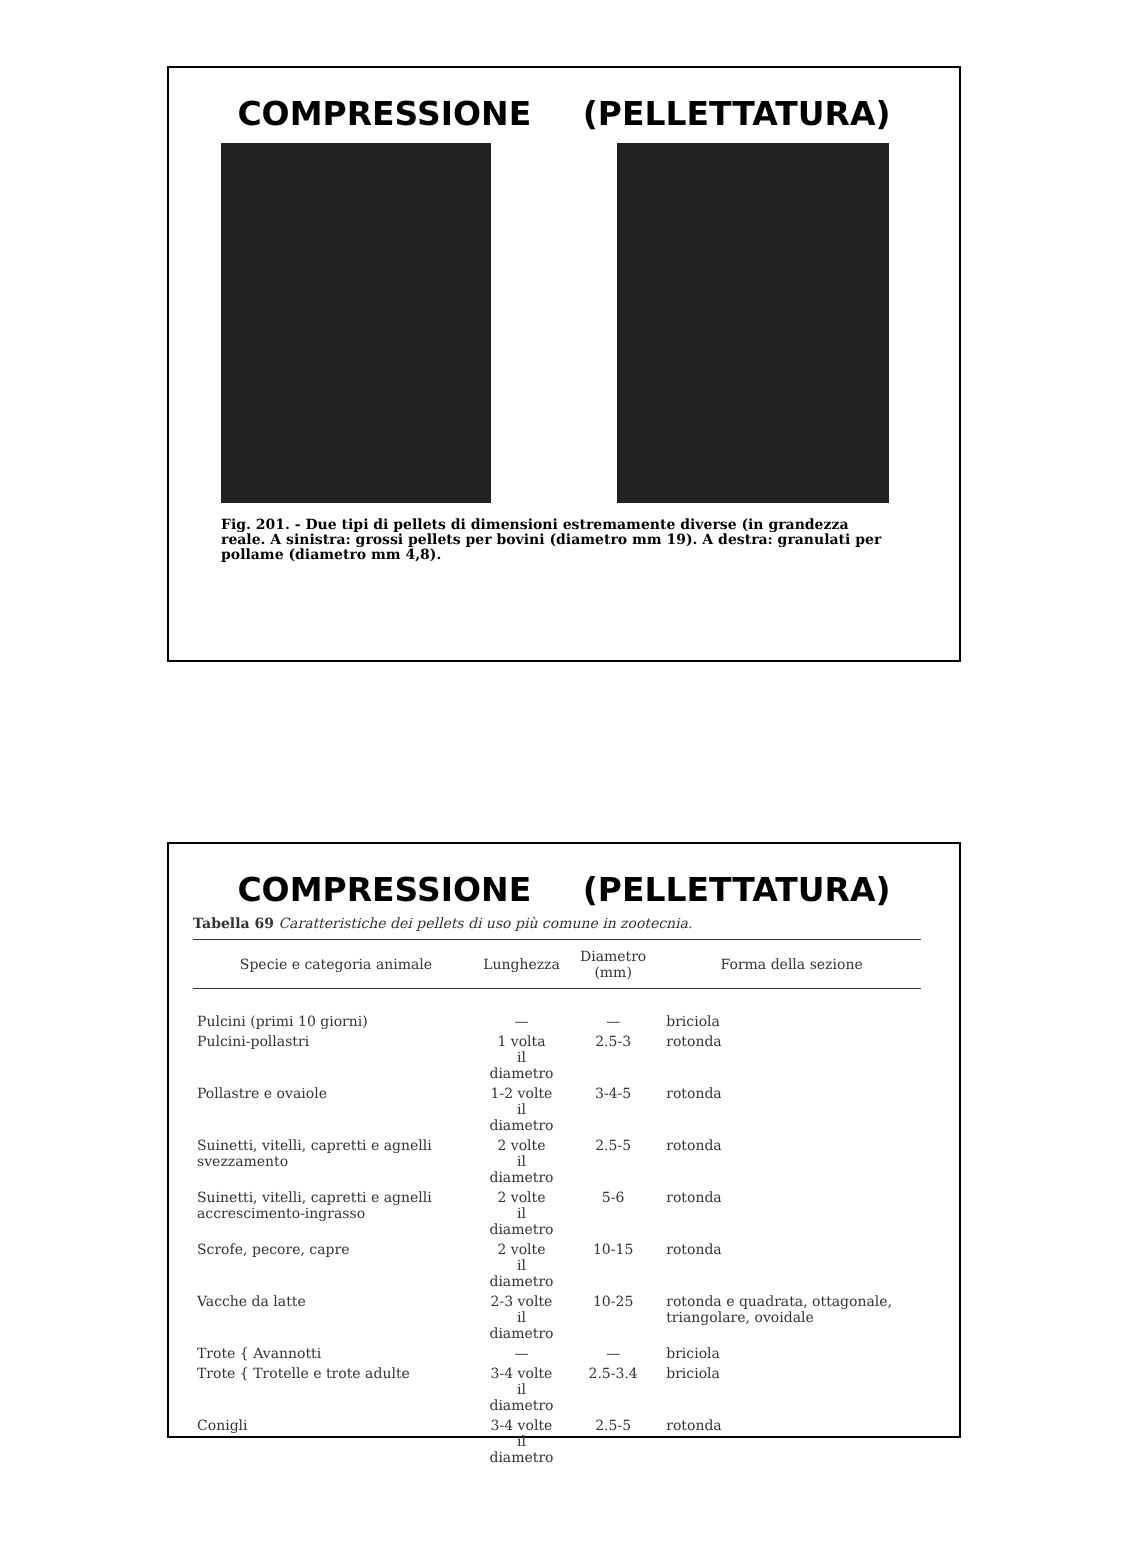COMPRESSIONE (PELLETTATURA)
Fig. 201. - Due tipi di pellets di dimensioni estremamente diverse (in grandezza reale. A sinistra: grossi pellets per bovini (diametro mm 19). A destra: granulati per pollame (diametro mm 4,8).
COMPRESSIONE (PELLETTATURA)
Tabella 69 Caratteristiche dei pellets di uso più comune in zootecnia.
| Specie e categoria animale | Lunghezza | Diametro (mm) | Forma della sezione |
| --- | --- | --- | --- |
| Pulcini (primi 10 giorni) | — | — | briciola |
| Pulcini-pollastri | 1 volta il diametro | 2.5-3 | rotonda |
| Pollastre e ovaiole | 1-2 volte il diametro | 3-4-5 | rotonda |
| Suinetti, vitelli, capretti e agnelli svezzamento | 2 volte il diametro | 2.5-5 | rotonda |
| Suinetti, vitelli, capretti e agnelli accrescimento-ingrasso | 2 volte il diametro | 5-6 | rotonda |
| Scrofe, pecore, capre | 2 volte il diametro | 10-15 | rotonda |
| Vacche da latte | 2-3 volte il diametro | 10-25 | rotonda e quadrata, ottagonale, triangolare, ovoidale |
| Trote { Avannotti | — | — | briciola |
| Trote { Trotelle e trote adulte | 3-4 volte il diametro | 2.5-3.4 | briciola |
| Conigli | 3-4 volte il diametro | 2.5-5 | rotonda |